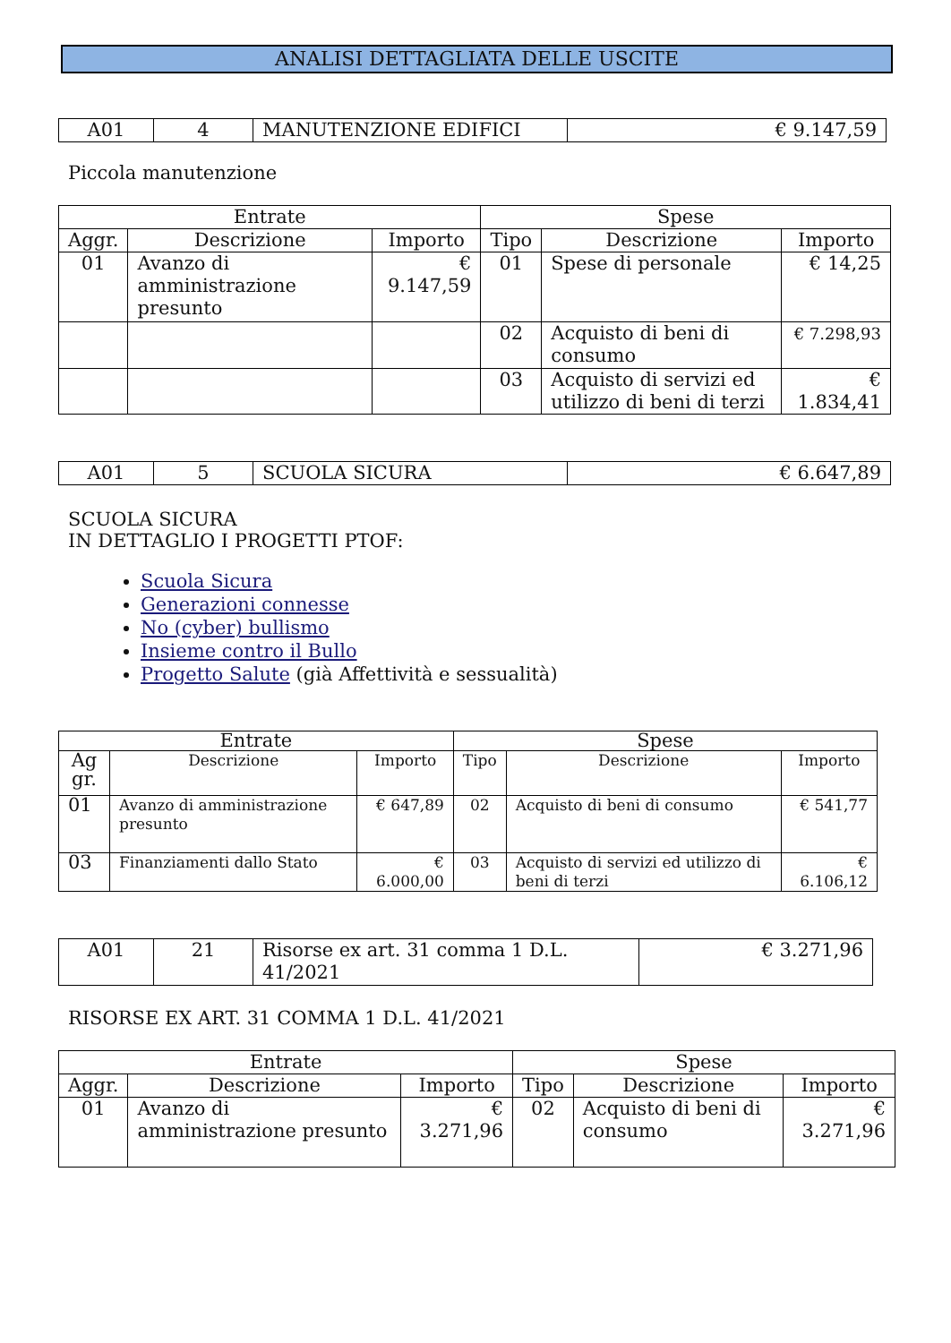ANALISI DETTAGLIATA DELLE USCITE
| A01 | 4 | MANUTENZIONE EDIFICI | € 9.147,59 |
Piccola manutenzione
| Entrate | | | Spese | | |
| --- | --- | --- | --- | --- | --- |
| Aggr. | Descrizione | Importo | Tipo | Descrizione | Importo |
| 01 | Avanzo di amministrazione presunto | € 9.147,59 | 01 | Spese di personale | € 14,25 |
| | | | 02 | Acquisto di beni di consumo | € 7.298,93 |
| | | | 03 | Acquisto di servizi ed utilizzo di beni di terzi | € 1.834,41 |
| A01 | 5 | SCUOLA SICURA | € 6.647,89 |
SCUOLA SICURA
IN DETTAGLIO I PROGETTI PTOF:
Scuola Sicura
Generazioni connesse
No (cyber) bullismo
Insieme contro il Bullo
Progetto Salute (già Affettività e sessualità)
| Entrate | | | Spese | | |
| --- | --- | --- | --- | --- | --- |
| Ag gr. | Descrizione | Importo | Tipo | Descrizione | Importo |
| 01 | Avanzo di amministrazione presunto | € 647,89 | 02 | Acquisto di beni di consumo | € 541,77 |
| 03 | Finanziamenti dallo Stato | € 6.000,00 | 03 | Acquisto di servizi ed utilizzo di beni di terzi | € 6.106,12 |
| A01 | 21 | Risorse ex art. 31 comma 1 D.L. 41/2021 | € 3.271,96 |
RISORSE EX ART. 31 COMMA 1 D.L. 41/2021
| Entrate | | | Spese | | |
| --- | --- | --- | --- | --- | --- |
| Aggr. | Descrizione | Importo | Tipo | Descrizione | Importo |
| 01 | Avanzo di amministrazione presunto | € 3.271,96 | 02 | Acquisto di beni di consumo | € 3.271,96 |